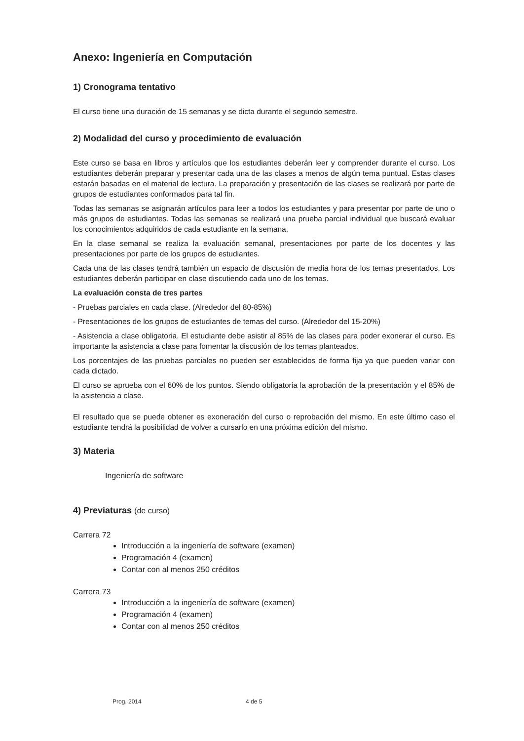Anexo: Ingeniería en Computación
1) Cronograma tentativo
El curso tiene una duración de 15 semanas y se dicta durante el segundo semestre.
2) Modalidad del curso y procedimiento de evaluación
Este curso se basa en libros y artículos que los estudiantes deberán leer y comprender durante el curso. Los estudiantes deberán preparar y presentar cada una de las clases a menos de algún tema puntual. Estas clases estarán basadas en el material de lectura. La preparación y presentación de las clases se realizará por parte de grupos de estudiantes conformados para tal fin.
Todas las semanas se asignarán artículos para leer a todos los estudiantes y para presentar por parte de uno o más grupos de estudiantes. Todas las semanas se realizará una prueba parcial individual que buscará evaluar los conocimientos adquiridos de cada estudiante en la semana.
En la clase semanal se realiza la evaluación semanal, presentaciones por parte de los docentes y las presentaciones por parte de los grupos de estudiantes.
Cada una de las clases tendrá también un espacio de discusión de media hora de los temas presentados. Los estudiantes deberán participar en clase discutiendo cada uno de los temas.
La evaluación consta de tres partes
- Pruebas parciales en cada clase. (Alrededor del 80-85%)
- Presentaciones de los grupos de estudiantes de temas del curso. (Alrededor del 15-20%)
- Asistencia a clase obligatoria. El estudiante debe asistir al 85% de las clases para poder exonerar el curso. Es importante la asistencia a clase para fomentar la discusión de los temas planteados.
Los porcentajes de las pruebas parciales no pueden ser establecidos de forma fija ya que pueden variar con cada dictado.
El curso se aprueba con el 60% de los puntos. Siendo obligatoria la aprobación de la presentación y el 85% de la asistencia a clase.
El resultado que se puede obtener es exoneración del curso o reprobación del mismo. En este último caso el estudiante tendrá la posibilidad de volver a cursarlo en una próxima edición del mismo.
3) Materia
Ingeniería de software
4) Previaturas (de curso)
Carrera 72
Introducción a la ingeniería de software (examen)
Programación 4 (examen)
Contar con al menos 250 créditos
Carrera 73
Introducción a la ingeniería de software (examen)
Programación 4 (examen)
Contar con al menos 250 créditos
Prog. 2014 4 de 5